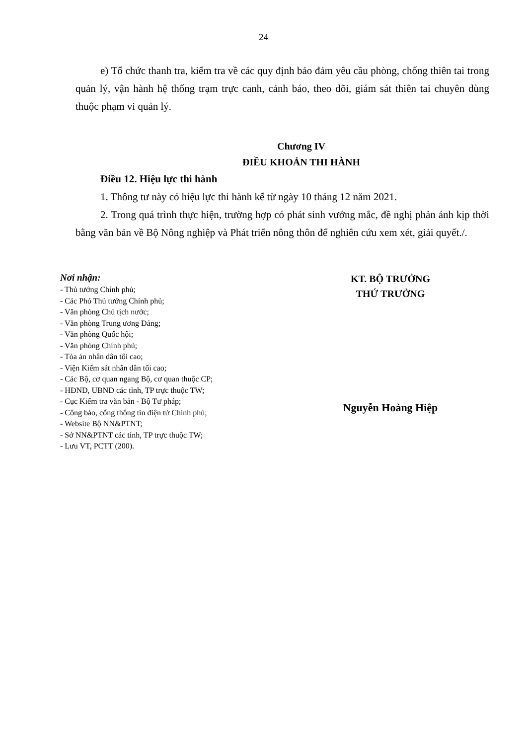24
e) Tổ chức thanh tra, kiểm tra về các quy định bảo đảm yêu cầu phòng, chống thiên tai trong quản lý, vận hành hệ thống trạm trực canh, cảnh báo, theo dõi, giám sát thiên tai chuyên dùng thuộc phạm vi quản lý.
Chương IV
ĐIỀU KHOẢN THI HÀNH
Điều 12. Hiệu lực thi hành
1. Thông tư này có hiệu lực thi hành kể từ ngày 10 tháng 12 năm 2021.
2. Trong quá trình thực hiện, trường hợp có phát sinh vướng mắc, đề nghị phản ánh kịp thời bằng văn bản về Bộ Nông nghiệp và Phát triển nông thôn để nghiên cứu xem xét, giải quyết./.
Nơi nhận:
- Thủ tướng Chính phủ;
- Các Phó Thủ tướng Chính phủ;
- Văn phòng Chủ tịch nước;
- Văn phòng Trung ương Đảng;
- Văn phòng Quốc hội;
- Văn phòng Chính phủ;
- Tòa án nhân dân tối cao;
- Viện Kiểm sát nhân dân tối cao;
- Các Bộ, cơ quan ngang Bộ, cơ quan thuộc CP;
- HĐND, UBND các tỉnh, TP trực thuộc TW;
- Cục Kiểm tra văn bản - Bộ Tư pháp;
- Công báo, cổng thông tin điện tử Chính phủ;
- Website Bộ NN&PTNT;
- Sở NN&PTNT các tỉnh, TP trực thuộc TW;
- Lưu VT, PCTT (200).
KT. BỘ TRƯỞNG
THỨ TRƯỞNG
Nguyễn Hoàng Hiệp